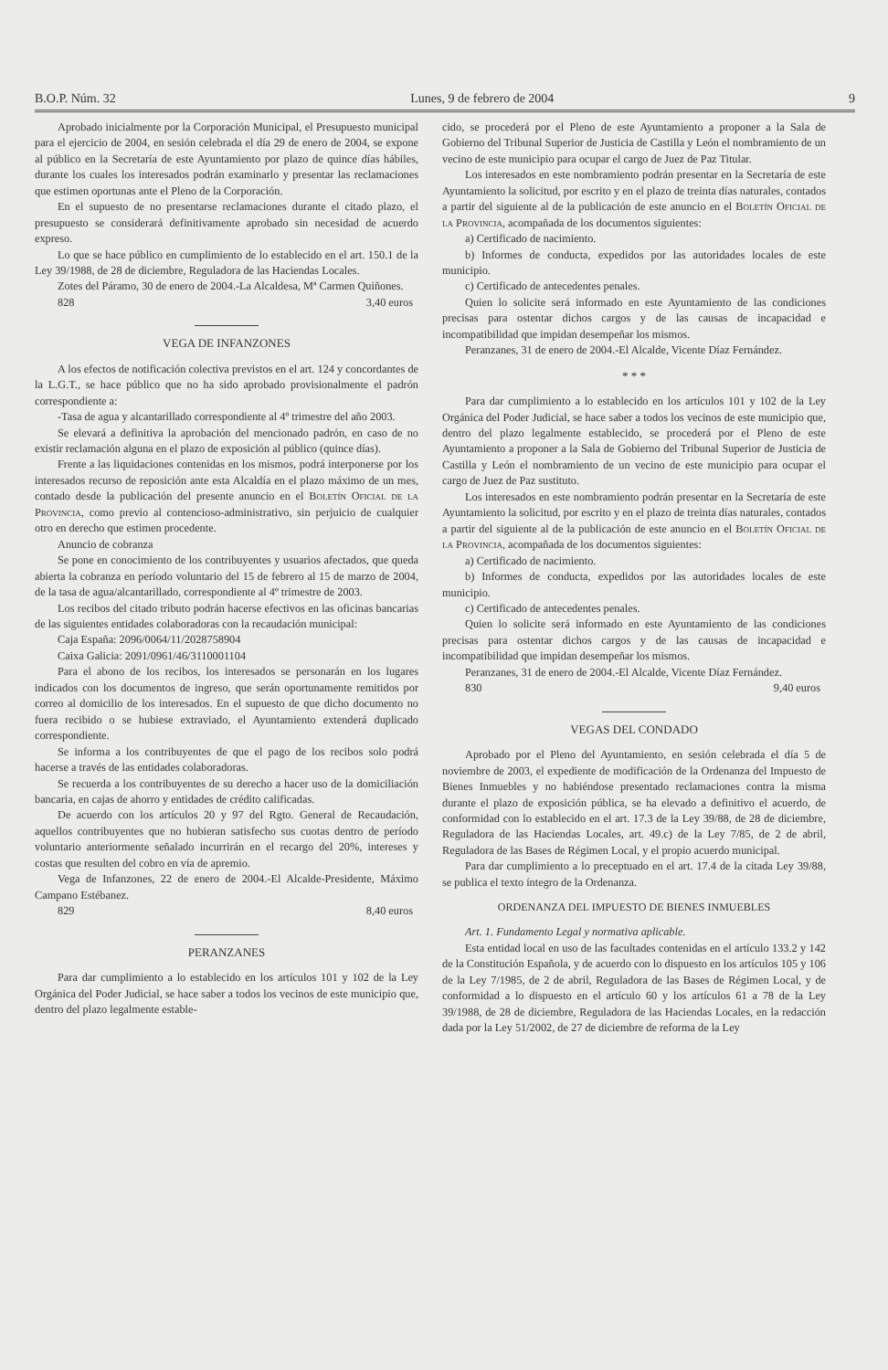B.O.P. Núm. 32 Lunes, 9 de febrero de 2004 9
Aprobado inicialmente por la Corporación Municipal, el Presupuesto municipal para el ejercicio de 2004, en sesión celebrada el día 29 de enero de 2004, se expone al público en la Secretaría de este Ayuntamiento por plazo de quince días hábiles, durante los cuales los interesados podrán examinarlo y presentar las reclamaciones que estimen oportunas ante el Pleno de la Corporación.
En el supuesto de no presentarse reclamaciones durante el citado plazo, el presupuesto se considerará definitivamente aprobado sin necesidad de acuerdo expreso.
Lo que se hace público en cumplimiento de lo establecido en el art. 150.1 de la Ley 39/1988, de 28 de diciembre, Reguladora de las Haciendas Locales.
Zotes del Páramo, 30 de enero de 2004.-La Alcaldesa, Mª Carmen Quiñones.
828 3,40 euros
VEGA DE INFANZONES
A los efectos de notificación colectiva previstos en el art. 124 y concordantes de la L.G.T., se hace público que no ha sido aprobado provisionalmente el padrón correspondiente a:
-Tasa de agua y alcantarillado correspondiente al 4º trimestre del año 2003.
Se elevará a definitiva la aprobación del mencionado padrón, en caso de no existir reclamación alguna en el plazo de exposición al público (quince días).
Frente a las liquidaciones contenidas en los mismos, podrá interponerse por los interesados recurso de reposición ante esta Alcaldía en el plazo máximo de un mes, contado desde la publicación del presente anuncio en el Boletín Oficial de la Provincia, como previo al contencioso-administrativo, sin perjuicio de cualquier otro en derecho que estimen procedente.
Anuncio de cobranza
Se pone en conocimiento de los contribuyentes y usuarios afectados, que queda abierta la cobranza en período voluntario del 15 de febrero al 15 de marzo de 2004, de la tasa de agua/alcantarillado, correspondiente al 4º trimestre de 2003.
Los recibos del citado tributo podrán hacerse efectivos en las oficinas bancarias de las siguientes entidades colaboradoras con la recaudación municipal:
Caja España: 2096/0064/11/2028758904
Caixa Galicia: 2091/0961/46/3110001104
Para el abono de los recibos, los interesados se personarán en los lugares indicados con los documentos de ingreso, que serán oportunamente remitidos por correo al domicilio de los interesados. En el supuesto de que dicho documento no fuera recibido o se hubiese extraviado, el Ayuntamiento extenderá duplicado correspondiente.
Se informa a los contribuyentes de que el pago de los recibos solo podrá hacerse a través de las entidades colaboradoras.
Se recuerda a los contribuyentes de su derecho a hacer uso de la domiciliación bancaria, en cajas de ahorro y entidades de crédito calificadas.
De acuerdo con los artículos 20 y 97 del Rgto. General de Recaudación, aquellos contribuyentes que no hubieran satisfecho sus cuotas dentro de período voluntario anteriormente señalado incurrirán en el recargo del 20%, intereses y costas que resulten del cobro en vía de apremio.
Vega de Infanzones, 22 de enero de 2004.-El Alcalde-Presidente, Máximo Campano Estébanez.
829 8,40 euros
PERANZANES
Para dar cumplimiento a lo establecido en los artículos 101 y 102 de la Ley Orgánica del Poder Judicial, se hace saber a todos los vecinos de este municipio que, dentro del plazo legalmente estable-
cido, se procederá por el Pleno de este Ayuntamiento a proponer a la Sala de Gobierno del Tribunal Superior de Justicia de Castilla y León el nombramiento de un vecino de este municipio para ocupar el cargo de Juez de Paz Titular.
Los interesados en este nombramiento podrán presentar en la Secretaría de este Ayuntamiento la solicitud, por escrito y en el plazo de treinta días naturales, contados a partir del siguiente al de la publicación de este anuncio en el Boletín Oficial de la Provincia, acompañada de los documentos siguientes:
a) Certificado de nacimiento.
b) Informes de conducta, expedidos por las autoridades locales de este municipio.
c) Certificado de antecedentes penales.
Quien lo solicite será informado en este Ayuntamiento de las condiciones precisas para ostentar dichos cargos y de las causas de incapacidad e incompatibilidad que impidan desempeñar los mismos.
Peranzanes, 31 de enero de 2004.-El Alcalde, Vicente Díaz Fernández.
* * *
Para dar cumplimiento a lo establecido en los artículos 101 y 102 de la Ley Orgánica del Poder Judicial, se hace saber a todos los vecinos de este municipio que, dentro del plazo legalmente establecido, se procederá por el Pleno de este Ayuntamiento a proponer a la Sala de Gobierno del Tribunal Superior de Justicia de Castilla y León el nombramiento de un vecino de este municipio para ocupar el cargo de Juez de Paz sustituto.
Los interesados en este nombramiento podrán presentar en la Secretaría de este Ayuntamiento la solicitud, por escrito y en el plazo de treinta días naturales, contados a partir del siguiente al de la publicación de este anuncio en el Boletín Oficial de la Provincia, acompañada de los documentos siguientes:
a) Certificado de nacimiento.
b) Informes de conducta, expedidos por las autoridades locales de este municipio.
c) Certificado de antecedentes penales.
Quien lo solicite será informado en este Ayuntamiento de las condiciones precisas para ostentar dichos cargos y de las causas de incapacidad e incompatibilidad que impidan desempeñar los mismos.
Peranzanes, 31 de enero de 2004.-El Alcalde, Vicente Díaz Fernández.
830 9,40 euros
VEGAS DEL CONDADO
Aprobado por el Pleno del Ayuntamiento, en sesión celebrada el día 5 de noviembre de 2003, el expediente de modificación de la Ordenanza del Impuesto de Bienes Inmuebles y no habiéndose presentado reclamaciones contra la misma durante el plazo de exposición pública, se ha elevado a definitivo el acuerdo, de conformidad con lo establecido en el art. 17.3 de la Ley 39/88, de 28 de diciembre, Reguladora de las Haciendas Locales, art. 49.c) de la Ley 7/85, de 2 de abril, Reguladora de las Bases de Régimen Local, y el propio acuerdo municipal.
Para dar cumplimiento a lo preceptuado en el art. 17.4 de la citada Ley 39/88, se publica el texto íntegro de la Ordenanza.
ORDENANZA DEL IMPUESTO DE BIENES INMUEBLES
Art. 1. Fundamento Legal y normativa aplicable.
Esta entidad local en uso de las facultades contenidas en el artículo 133.2 y 142 de la Constitución Española, y de acuerdo con lo dispuesto en los artículos 105 y 106 de la Ley 7/1985, de 2 de abril, Reguladora de las Bases de Régimen Local, y de conformidad a lo dispuesto en el artículo 60 y los artículos 61 a 78 de la Ley 39/1988, de 28 de diciembre, Reguladora de las Haciendas Locales, en la redacción dada por la Ley 51/2002, de 27 de diciembre de reforma de la Ley